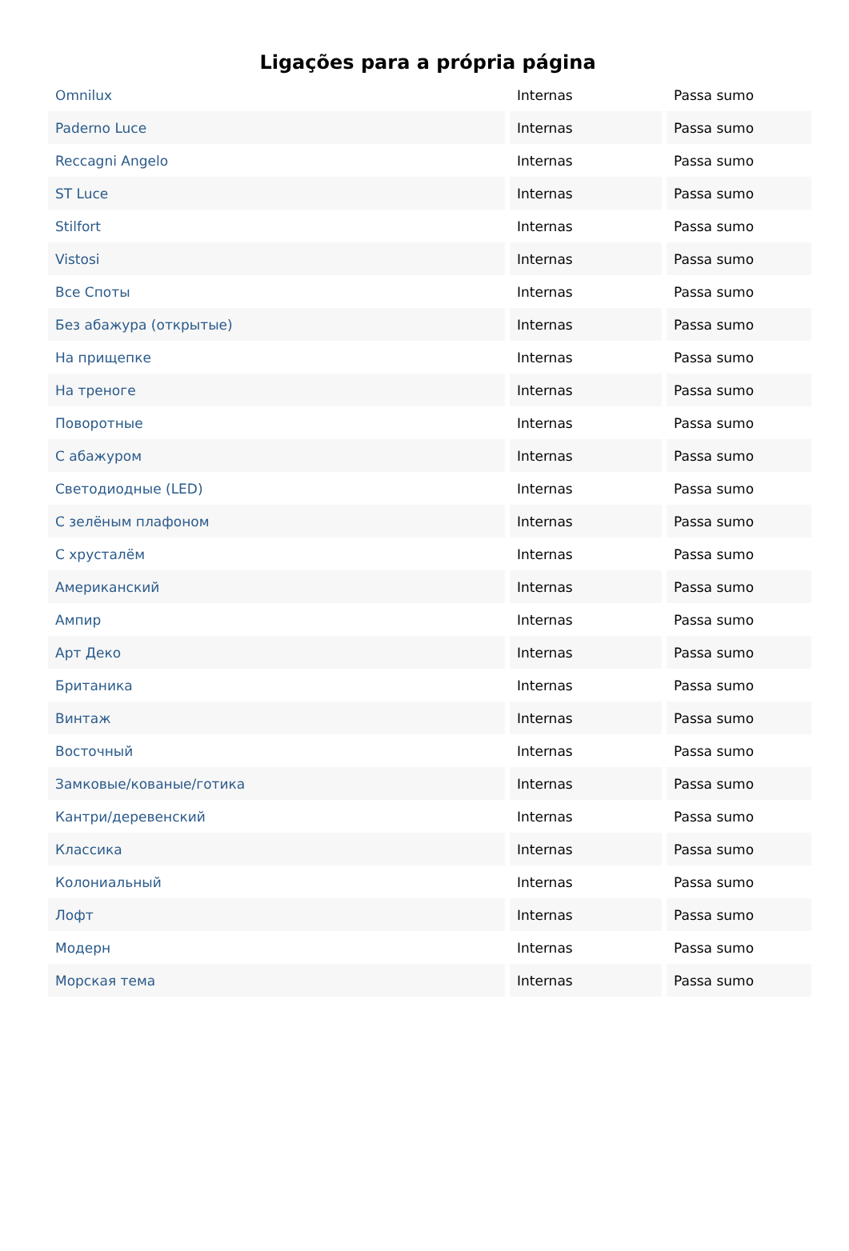Ligações para a própria página
| Omnilux | Internas | Passa sumo |
| Paderno Luce | Internas | Passa sumo |
| Reccagni Angelo | Internas | Passa sumo |
| ST Luce | Internas | Passa sumo |
| Stilfort | Internas | Passa sumo |
| Vistosi | Internas | Passa sumo |
| Все Споты | Internas | Passa sumo |
| Без абажура (открытые) | Internas | Passa sumo |
| На прищепке | Internas | Passa sumo |
| На треноге | Internas | Passa sumo |
| Поворотные | Internas | Passa sumo |
| С абажуром | Internas | Passa sumo |
| Светодиодные (LED) | Internas | Passa sumo |
| С зелёным плафоном | Internas | Passa sumo |
| С хрусталём | Internas | Passa sumo |
| Американский | Internas | Passa sumo |
| Ампир | Internas | Passa sumo |
| Арт Деко | Internas | Passa sumo |
| Британика | Internas | Passa sumo |
| Винтаж | Internas | Passa sumo |
| Восточный | Internas | Passa sumo |
| Замковые/кованые/готика | Internas | Passa sumo |
| Кантри/деревенский | Internas | Passa sumo |
| Классика | Internas | Passa sumo |
| Колониальный | Internas | Passa sumo |
| Лофт | Internas | Passa sumo |
| Модерн | Internas | Passa sumo |
| Морская тема | Internas | Passa sumo |